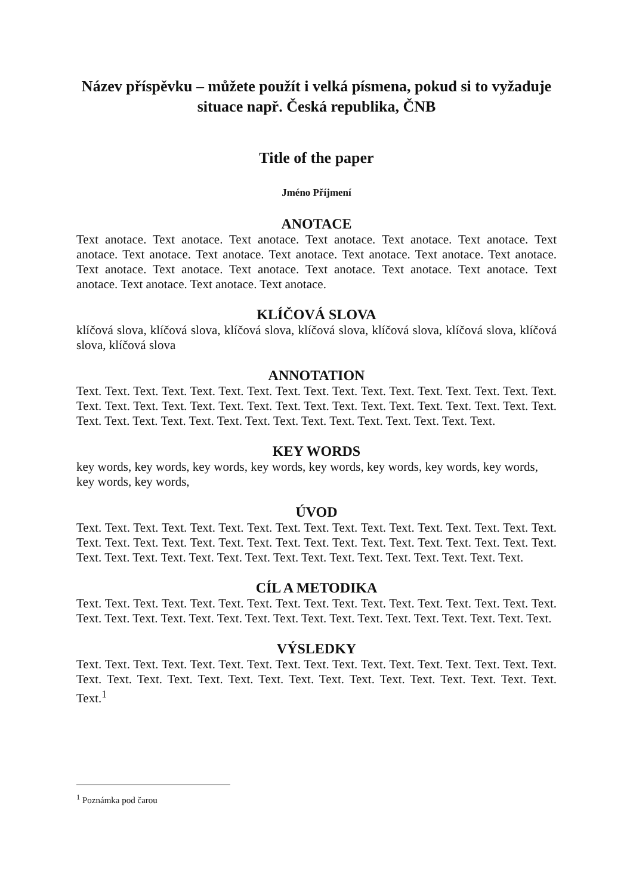Název příspěvku – můžete použít i velká písmena, pokud si to vyžaduje situace např. Česká republika, ČNB
Title of the paper
Jméno Příjmení
ANOTACE
Text anotace. Text anotace. Text anotace. Text anotace. Text anotace. Text anotace. Text anotace. Text anotace. Text anotace. Text anotace. Text anotace. Text anotace. Text anotace. Text anotace. Text anotace. Text anotace. Text anotace. Text anotace. Text anotace. Text anotace. Text anotace. Text anotace. Text anotace.
KLÍČOVÁ SLOVA
klíčová slova, klíčová slova, klíčová slova, klíčová slova, klíčová slova, klíčová slova, klíčová slova, klíčová slova
ANNOTATION
Text. Text. Text. Text. Text. Text. Text. Text. Text. Text. Text. Text. Text. Text. Text. Text. Text. Text. Text. Text. Text. Text. Text. Text. Text. Text. Text. Text. Text. Text. Text. Text. Text. Text. Text. Text. Text. Text. Text. Text. Text. Text. Text. Text. Text. Text. Text. Text. Text.
KEY WORDS
key words, key words, key words, key words, key words, key words, key words, key words,
key words, key words,
ÚVOD
Text. Text. Text. Text. Text. Text. Text. Text. Text. Text. Text. Text. Text. Text. Text. Text. Text. Text. Text. Text. Text. Text. Text. Text. Text. Text. Text. Text. Text. Text. Text. Text. Text. Text. Text. Text. Text. Text. Text. Text. Text. Text. Text. Text. Text. Text. Text. Text. Text. Text.
CÍL A METODIKA
Text. Text. Text. Text. Text. Text. Text. Text. Text. Text. Text. Text. Text. Text. Text. Text. Text. Text. Text. Text. Text. Text. Text. Text. Text. Text. Text. Text. Text. Text. Text. Text. Text. Text.
VÝSLEDKY
Text. Text. Text. Text. Text. Text. Text. Text. Text. Text. Text. Text. Text. Text. Text. Text. Text. Text. Text. Text. Text. Text. Text. Text. Text. Text. Text. Text. Text. Text. Text. Text. Text. Text.<sup>1</sup>
<sup>1</sup> Poznámka pod čarou